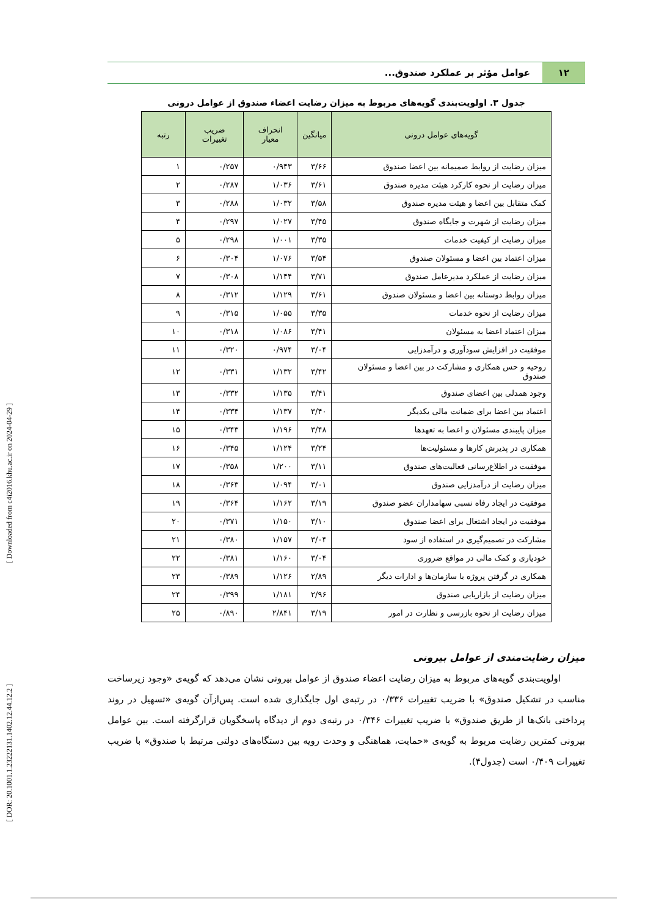[ Downloaded from c4i2016.khu.ac.ir on 2024-04-29 ]
[ DOR: 20.1001.1.23222131.1402.12.44.12.2 ]
۱۲
عوامل مؤثر بر عملکرد صندوق...
جدول ۳. اولویت‌بندی گویه‌های مربوط به میزان رضایت اعضاء صندوق از عوامل درونی
| گویه‌های عوامل درونی | میانگین | انحراف معیار | ضریب تغییرات | رتبه |
| --- | --- | --- | --- | --- |
| میزان رضایت از روابط صمیمانه بین اعضا صندوق | ۳/۶۶ | ۰/۹۴۳ | ۰/۲۵۷ | ۱ |
| میزان رضایت از نحوه کارکرد هیئت مدیره صندوق | ۳/۶۱ | ۱/۰۳۶ | ۰/۲۸۷ | ۲ |
| کمک متقابل بین اعضا و هیئت مدیره صندوق | ۳/۵۸ | ۱/۰۳۲ | ۰/۲۸۸ | ۳ |
| میزان رضایت از شهرت و جایگاه صندوق | ۳/۴۵ | ۱/۰۲۷ | ۰/۲۹۷ | ۴ |
| میزان رضایت از کیفیت خدمات | ۳/۳۵ | ۱/۰۰۱ | ۰/۲۹۸ | ۵ |
| میزان اعتماد بین اعضا و مسئولان صندوق | ۳/۵۴ | ۱/۰۷۶ | ۰/۳۰۴ | ۶ |
| میزان رضایت از عملکرد مدیرعامل صندوق | ۳/۷۱ | ۱/۱۴۴ | ۰/۳۰۸ | ۷ |
| میزان روابط دوستانه بین اعضا و مسئولان صندوق | ۳/۶۱ | ۱/۱۲۹ | ۰/۳۱۲ | ۸ |
| میزان رضایت از نحوه خدمات | ۳/۳۵ | ۱/۰۵۵ | ۰/۳۱۵ | ۹ |
| میزان اعتماد اعضا به مسئولان | ۳/۴۱ | ۱/۰۸۶ | ۰/۳۱۸ | ۱۰ |
| موفقیت در افزایش سودآوری و درآمدزایی | ۳/۰۴ | ۰/۹۷۴ | ۰/۳۲۰ | ۱۱ |
| روحیه و حس همکاری و مشارکت در بین اعضا و مسئولان صندوق | ۳/۴۲ | ۱/۱۳۲ | ۰/۳۳۱ | ۱۲ |
| وجود همدلی بین اعضای صندوق | ۳/۴۱ | ۱/۱۳۵ | ۰/۳۳۲ | ۱۳ |
| اعتماد بین اعضا برای ضمانت مالی یکدیگر | ۳/۴۰ | ۱/۱۳۷ | ۰/۳۳۴ | ۱۴ |
| میزان پایبندی مسئولان و اعضا به تعهدها | ۳/۴۸ | ۱/۱۹۶ | ۰/۳۴۳ | ۱۵ |
| همکاری در پذیرش کارها و مسئولیت‌ها | ۳/۲۴ | ۱/۱۲۴ | ۰/۳۴۵ | ۱۶ |
| موفقیت در اطلاع‌رسانی فعالیت‌های صندوق | ۳/۱۱ | ۱/۲۰۰ | ۰/۳۵۸ | ۱۷ |
| میزان رضایت از درآمدزایی صندوق | ۳/۰۱ | ۱/۰۹۴ | ۰/۳۶۳ | ۱۸ |
| موفقیت در ایجاد رفاه نسبی سهامداران عضو صندوق | ۳/۱۹ | ۱/۱۶۲ | ۰/۳۶۴ | ۱۹ |
| موفقیت در ایجاد اشتغال برای اعضا صندوق | ۳/۱۰ | ۱/۱۵۰ | ۰/۳۷۱ | ۲۰ |
| مشارکت در تصمیم‌گیری در استفاده از سود | ۳/۰۴ | ۱/۱۵۷ | ۰/۳۸۰ | ۲۱ |
| خودیاری و کمک مالی در مواقع ضروری | ۳/۰۴ | ۱/۱۶۰ | ۰/۳۸۱ | ۲۲ |
| همکاری در گرفتن پروژه با سازمان‌ها و ادارات دیگر | ۲/۸۹ | ۱/۱۲۶ | ۰/۳۸۹ | ۲۳ |
| میزان رضایت از بازاریابی صندوق | ۲/۹۶ | ۱/۱۸۱ | ۰/۳۹۹ | ۲۴ |
| میزان رضایت از نحوه بازرسی و نظارت در امور | ۳/۱۹ | ۲/۸۴۱ | ۰/۸۹۰ | ۲۵ |
میزان رضایت‌مندی از عوامل بیرونی
اولویت‌بندی گویه‌های مربوط به میزان رضایت اعضاء صندوق از عوامل بیرونی نشان می‌دهد که گویه‌ی «وجود زیرساخت مناسب در تشکیل صندوق» با ضریب تغییرات ۰/۳۳۶ در رتبه‌ی اول جایگذاری شده است. پس‌ازآن گویه‌ی «تسهیل در روند پرداختی بانک‌ها از طریق صندوق» با ضریب تغییرات ۰/۳۴۶ در رتبه‌ی دوم از دیدگاه پاسخگویان قرارگرفته است. بین عوامل بیرونی کمترین رضایت مربوط به گویه‌ی «حمایت، هماهنگی و وحدت رویه بین دستگاه‌های دولتی مرتبط با صندوق» با ضریب تغییرات ۰/۴۰۹ است (جدول۴).